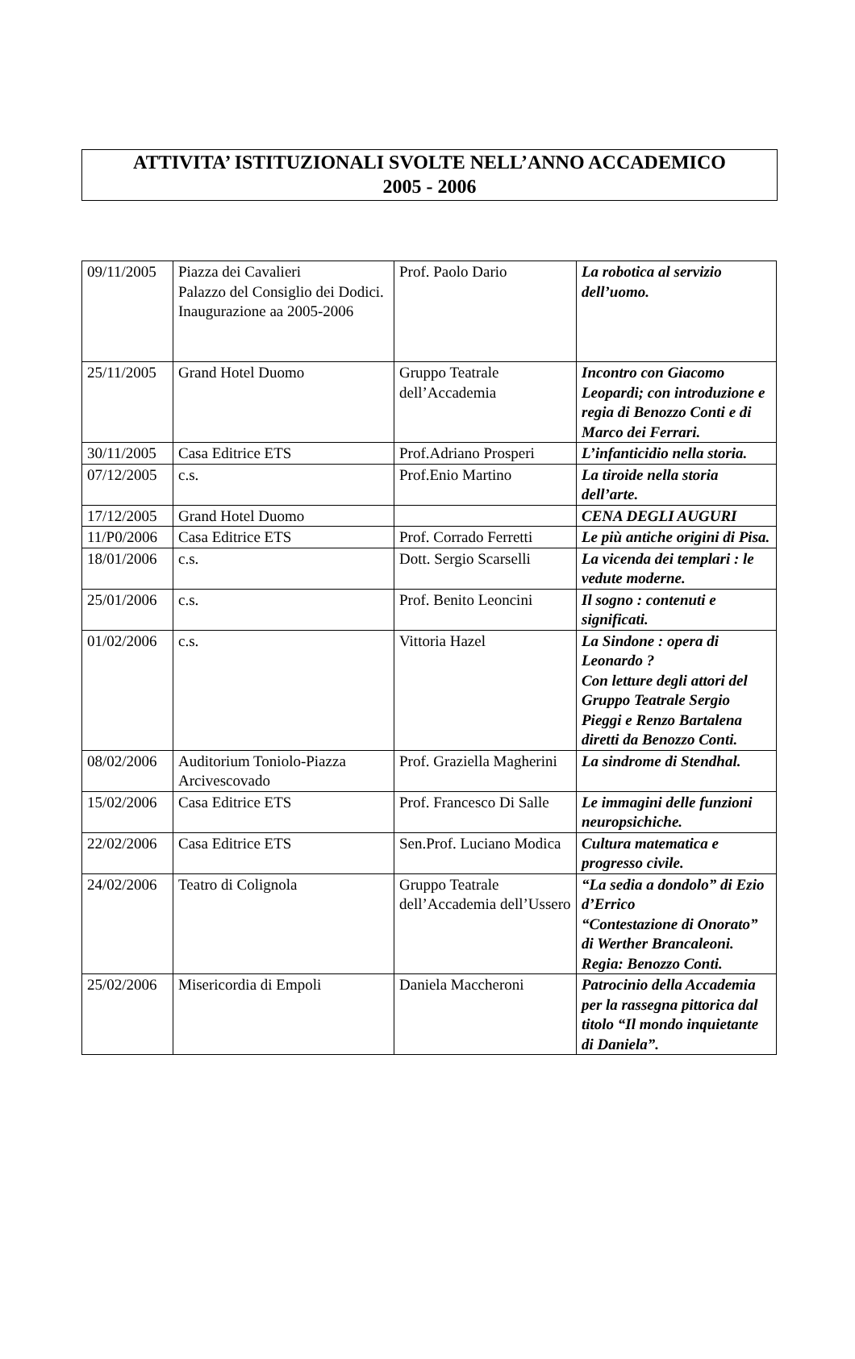ATTIVITA’ ISTITUZIONALI SVOLTE NELL’ANNO ACCADEMICO
2005 - 2006
| 09/11/2005 | Piazza dei Cavalieri Palazzo del Consiglio dei Dodici. Inaugurazione aa 2005-2006 | Prof. Paolo Dario | La robotica al servizio dell’uomo. |
| 25/11/2005 | Grand Hotel Duomo | Gruppo Teatrale dell’Accademia | Incontro con Giacomo Leopardi; con introduzione e regia di Benozzo Conti e di Marco dei Ferrari. |
| 30/11/2005 | Casa Editrice ETS | Prof.Adriano Prosperi | L’infanticidio nella storia. |
| 07/12/2005 | c.s. | Prof.Enio Martino | La tiroide nella storia dell’arte. |
| 17/12/2005 | Grand Hotel Duomo | | CENA DEGLI AUGURI |
| 11/P0/2006 | Casa Editrice ETS | Prof. Corrado Ferretti | Le più antiche origini di Pisa. |
| 18/01/2006 | c.s. | Dott. Sergio Scarselli | La vicenda dei templari : le vedute moderne. |
| 25/01/2006 | c.s. | Prof. Benito Leoncini | Il sogno : contenuti e significati. |
| 01/02/2006 | c.s. | Vittoria Hazel | La Sindone : opera di Leonardo ? Con letture degli attori del Gruppo Teatrale Sergio Pieggi e Renzo Bartalena diretti da Benozzo Conti. |
| 08/02/2006 | Auditorium Toniolo-Piazza Arcivescovado | Prof. Graziella Magherini | La sindrome di Stendhal. |
| 15/02/2006 | Casa Editrice ETS | Prof. Francesco Di Salle | Le immagini delle funzioni neuropsichiche. |
| 22/02/2006 | Casa Editrice ETS | Sen.Prof. Luciano Modica | Cultura matematica e progresso civile. |
| 24/02/2006 | Teatro di Colignola | Gruppo Teatrale dell’Accademia dell’Ussero | “La sedia a dondolo” di Ezio d’Errico “Contestazione di Onorato” di Werther Brancaleoni. Regia: Benozzo Conti. |
| 25/02/2006 | Misericordia di Empoli | Daniela Maccheroni | Patrocinio della Accademia per la rassegna pittorica dal titolo “Il mondo inquietante di Daniela”. |